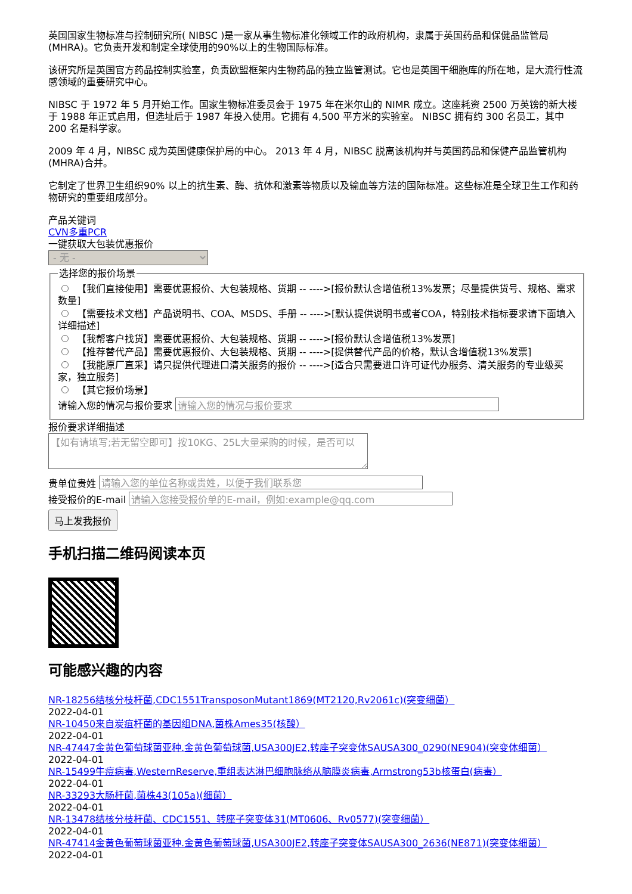英国国家生物标准与控制研究所( NIBSC )是一家从事生物标准化领域工作的政府机构，隶属于英国药品和保健品监管局(MHRA)。它负责开发和制定全球使用的90%以上的生物国际标准。
该研究所是英国官方药品控制实验室，负责欧盟框架内生物药品的独立监管测试。它也是英国干细胞库的所在地，是大流行性流感领域的重要研究中心。
NIBSC 于 1972 年 5 月开始工作。国家生物标准委员会于 1975 年在米尔山的 NIMR 成立。这座耗资 2500 万英镑的新大楼于 1988 年正式启用，但选址后于 1987 年投入使用。它拥有 4,500 平方米的实验室。 NIBSC 拥有约 300 名员工，其中 200 名是科学家。
2009 年 4 月，NIBSC 成为英国健康保护局的中心。 2013 年 4 月，NIBSC 脱离该机构并与英国药品和保健产品监管机构 (MHRA)合并。
它制定了世界卫生组织90% 以上的抗生素、酶、抗体和激素等物质以及输血等方法的国际标准。这些标准是全球卫生工作和药物研究的重要组成部分。
产品关键词
CVN多重PCR
一键获取大包装优惠报价
- 无 - 选择您的报价场景
【我们直接使用】需要优惠报价、大包装规格、货期 -- ---->[报价默认含增值税13%发票；尽量提供货号、规格、需求数量]
【需要技术文档】产品说明书、COA、MSDS、手册 -- ---->[默认提供说明书或者COA，特别技术指标要求请下面填入详细描述]
【我帮客户找货】需要优惠报价、大包装规格、货期 -- ---->[报价默认含增值税13%发票]
【推荐替代产品】需要优惠报价、大包装规格、货期 -- ---->[提供替代产品的价格，默认含增值税13%发票]
【我能原厂直采】请只提供代理进口清关服务的报价 -- ---->[适合只需要进口许可证代办服务、清关服务的专业级买家，独立服务]
【其它报价场景】
请输入您的情况与报价要求
报价要求详细描述
【如有请填写;若无留空即可】按10KG、25L大量采购的时候，是否可以
贵单位贵姓
接受报价的E-mail
马上发我报价
手机扫描二维码阅读本页
可能感兴趣的内容
NR-18256结核分枝杆菌,CDC1551TransposonMutant1869(MT2120,Rv2061c)(突变细菌）
2022-04-01
NR-10450来自炭疽杆菌的基因组DNA,菌株Ames35(核酸）
2022-04-01
NR-47447金黄色葡萄球菌亚种.金黄色葡萄球菌,USA300JE2,转座子突变体SAUSA300_0290(NE904)(突变体细菌）
2022-04-01
NR-15499牛痘病毒,WesternReserve,重组表达淋巴细胞脉络从脑膜炎病毒,Armstrong53b核蛋白(病毒）
2022-04-01
NR-33293大肠杆菌,菌株43(105a)(细菌）
2022-04-01
NR-13478结核分枝杆菌、CDC1551、转座子突变体31(MT0606、Rv0577)(突变细菌）
2022-04-01
NR-47414金黄色葡萄球菌亚种.金黄色葡萄球菌,USA300JE2,转座子突变体SAUSA300_2636(NE871)(突变体细菌）
2022-04-01